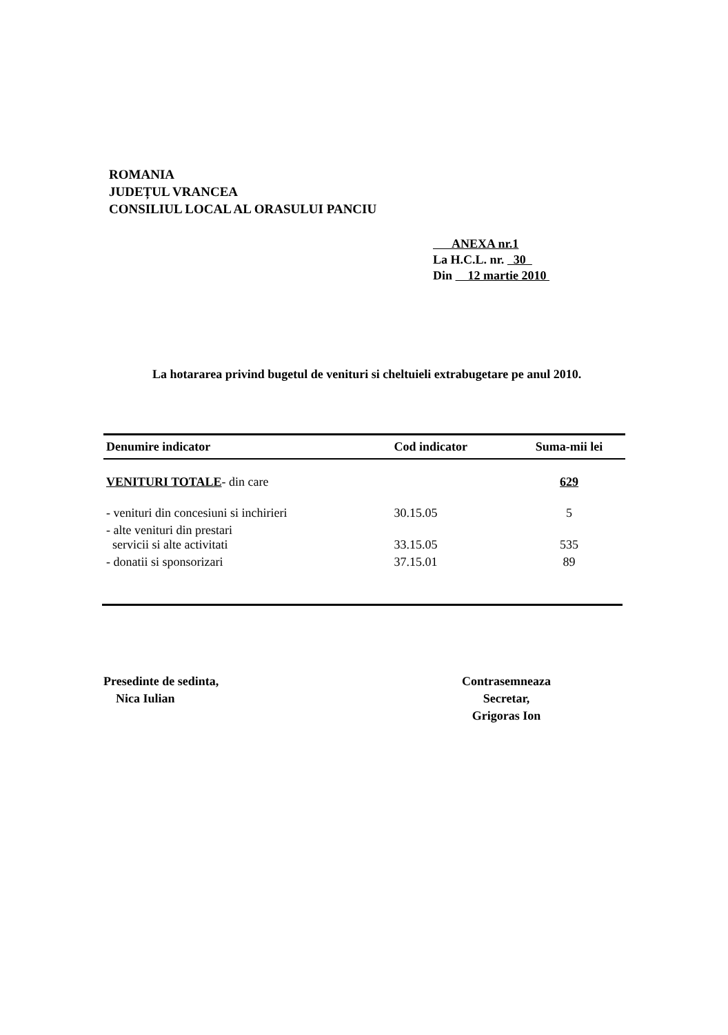ROMANIA
JUDEȚUL VRANCEA
CONSILIUL LOCAL AL ORASULUI PANCIU
ANEXA nr.1
La H.C.L. nr. 30
Din 12 martie 2010
La hotararea privind bugetul de venituri si cheltuieli extrabugetare pe anul 2010.
| Denumire indicator | Cod indicator | Suma-mii lei |
| --- | --- | --- |
| VENITURI TOTALE - din care | | 629 |
| - venituri din concesiuni si inchirieri | 30.15.05 | 5 |
| - alte venituri din prestari servicii si alte activitati | 33.15.05 | 535 |
| - donatii si sponsorizari | 37.15.01 | 89 |
Presedinte de sedinta,
Nica Iulian
Contrasemneaza
Secretar,
Grigoras Ion